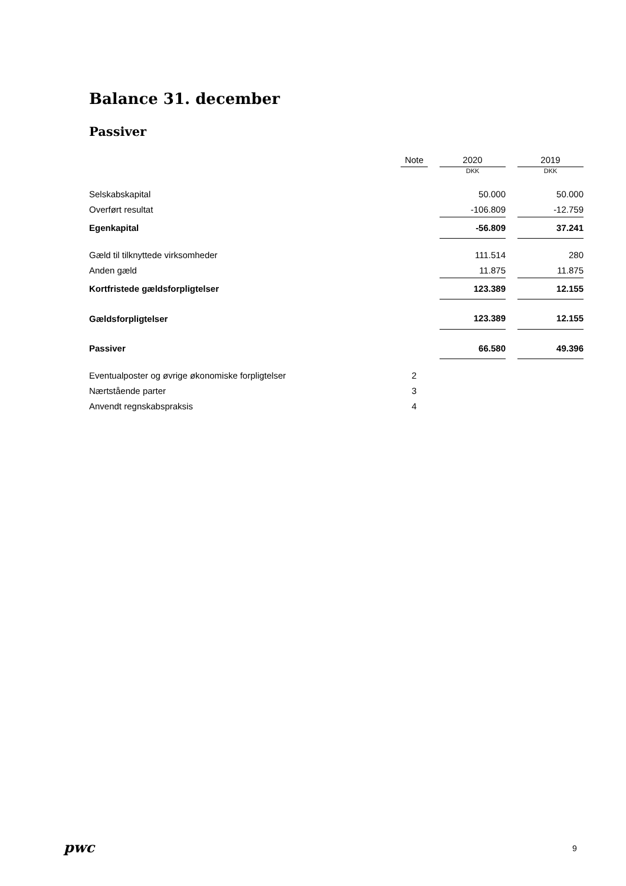Balance 31. december
Passiver
| | Note | | 2020 | | 2019 |
| --- | --- | --- | --- | --- | --- |
| | | | DKK | | DKK |
| Selskabskapital | | | 50.000 | | 50.000 |
| Overført resultat | | | -106.809 | | -12.759 |
| Egenkapital | | | -56.809 | | 37.241 |
| Gæld til tilknyttede virksomheder | | | 111.514 | | 280 |
| Anden gæld | | | 11.875 | | 11.875 |
| Kortfristede gældsforpligtelser | | | 123.389 | | 12.155 |
| Gældsforpligtelser | | | 123.389 | | 12.155 |
| Passiver | | | 66.580 | | 49.396 |
| Eventualposter og øvrige økonomiske forpligtelser | 2 | | | | |
| Nærtstående parter | 3 | | | | |
| Anvendt regnskabspraksis | 4 | | | | |
pwc 9